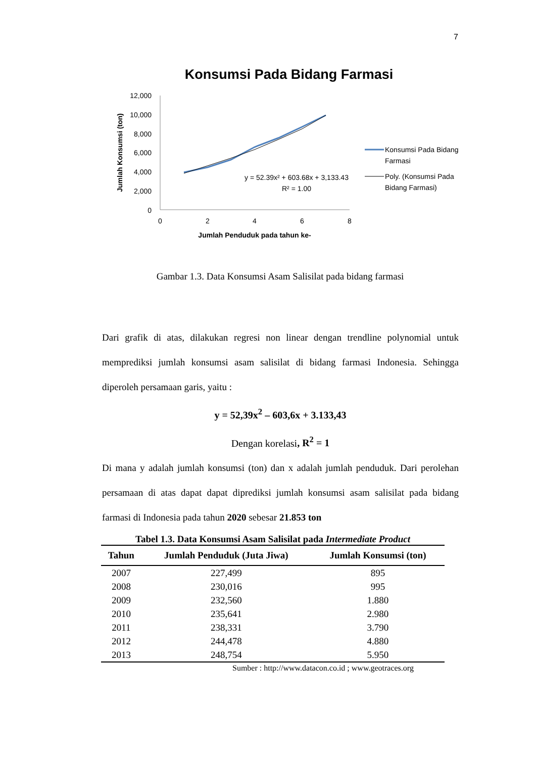7
Konsumsi Pada Bidang Farmasi
12,000
10,000
8,000
6,000
4,000
2,000
0
0
2
4
6
8
Jumlah Penduduk pada tahun ke-
Jumlah Konsumsi (ton)
y = 52.39x² + 603.68x + 3,133.43
R² = 1.00
Konsumsi Pada Bidang
Farmasi
Poly. (Konsumsi Pada
Bidang Farmasi)
Gambar 1.3. Data Konsumsi Asam Salisilat pada bidang farmasi
Dari grafik di atas, dilakukan regresi non linear dengan trendline polynomial untuk memprediksi jumlah konsumsi asam salisilat di bidang farmasi Indonesia. Sehingga diperoleh persamaan garis, yaitu :
y = 52,39x<sup>2</sup> – 603,6x + 3.133,43
Dengan korelasi, R<sup>2</sup> = 1
Di mana y adalah jumlah konsumsi (ton) dan x adalah jumlah penduduk. Dari perolehan persamaan di atas dapat dapat diprediksi jumlah konsumsi asam salisilat pada bidang farmasi di Indonesia pada tahun 2020 sebesar 21.853 ton
Tabel 1.3. Data Konsumsi Asam Salisilat pada Intermediate Product
| Tahun | Jumlah Penduduk (Juta Jiwa) | Jumlah Konsumsi (ton) |
| --- | --- | --- |
| 2007 | 227,499 | 895 |
| 2008 | 230,016 | 995 |
| 2009 | 232,560 | 1.880 |
| 2010 | 235,641 | 2.980 |
| 2011 | 238,331 | 3.790 |
| 2012 | 244,478 | 4.880 |
| 2013 | 248,754 | 5.950 |
Sumber : http://www.datacon.co.id ; www.geotraces.org